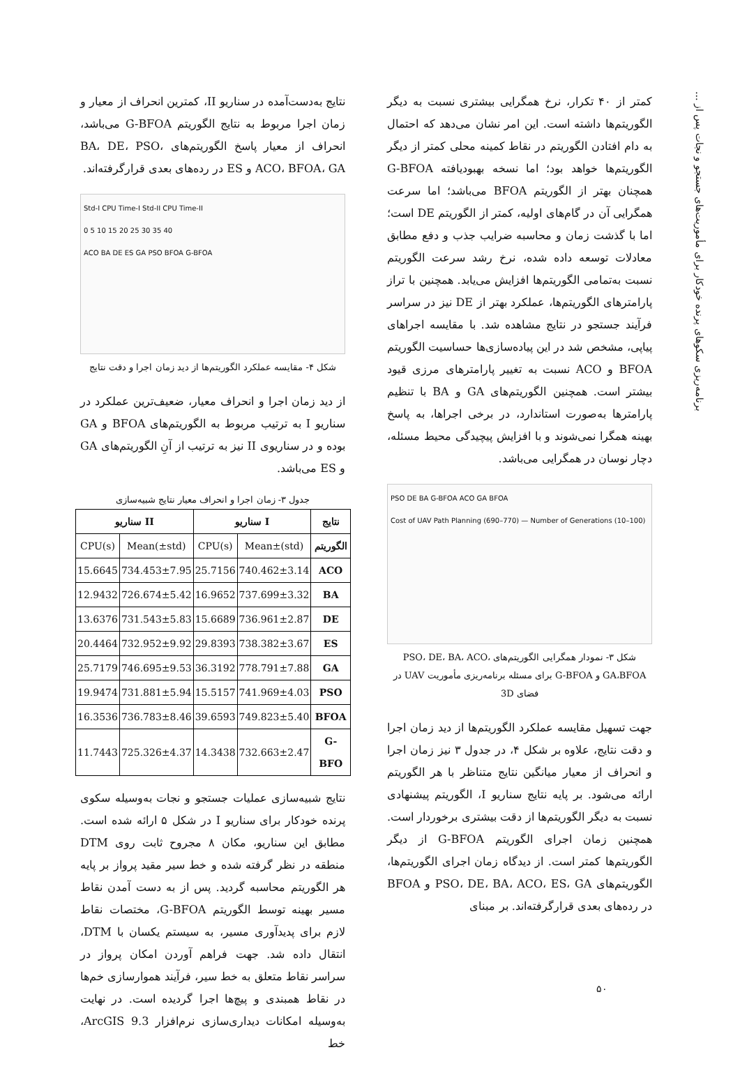برنامه‌ریزی سکوهای پرنده خودکار برای مأموریت‌های جستجو و نجات پس از ...
کمتر از ۴۰ تکرار، نرخ همگرایی بیشتری نسبت به دیگر الگوریتم‌ها داشته است. این امر نشان می‌دهد که احتمال به دام افتادن الگوریتم در نقاط کمینه محلی کمتر از دیگر الگوریتم‌ها خواهد بود؛ اما نسخه بهبودیافته G-BFOA همچنان بهتر از الگوریتم BFOA می‌باشد؛ اما سرعت همگرایی آن در گام‌های اولیه، کمتر از الگوریتم DE است؛ اما با گذشت زمان و محاسبه ضرایب جذب و دفع مطابق معادلات توسعه داده شده، نرخ رشد سرعت الگوریتم نسبت به‌تمامی الگوریتم‌ها افزایش می‌یابد. همچنین با تراز پارامترهای الگوریتم‌ها، عملکرد بهتر از DE نیز در سراسر فرآیند جستجو در نتایج مشاهده شد. با مقایسه اجراهای پیاپی، مشخص شد در این پیاده‌سازی‌ها حساسیت الگوریتم BFOA و ACO نسبت به تغییر پارامترهای مرزی قیود بیشتر است. همچنین الگوریتم‌های GA و BA با تنظیم پارامترها به‌صورت استاندارد، در برخی اجراها، به پاسخ بهینه همگرا نمی‌شوند و با افزایش پیچیدگی محیط مسئله، دچار نوسان در همگرایی می‌باشد.
PSO DE BA G-BFOA ACO GA BFOA
Cost of UAV Path Planning (690–770) — Number of Generations (10–100)
شکل ۳- نمودار همگرایی الگوریتم‌های PSO، DE، BA، ACO، GA،BFOA و G-BFOA برای مسئله برنامه‌ریزی مأموریت UAV در فضای 3D
جهت تسهیل مقایسه عملکرد الگوریتم‌ها از دید زمان اجرا و دقت نتایج، علاوه بر شکل ۴، در جدول ۳ نیز زمان اجرا و انحراف از معیار میانگین نتایج متناظر با هر الگوریتم ارائه می‌شود. بر پایه نتایج سناریو I، الگوریتم پیشنهادی نسبت به دیگر الگوریتم‌ها از دقت بیشتری برخوردار است. همچنین زمان اجرای الگوریتم G-BFOA از دیگر الگوریتم‌ها کمتر است. از دیدگاه زمان اجرای الگوریتم‌ها، الگوریتم‌های PSO، DE، BA، ACO، ES، GA و BFOA در رده‌های بعدی قرارگرفته‌اند. بر مبنای
نتایج به‌دست‌آمده در سناریو II، کمترین انحراف از معیار و زمان اجرا مربوط به نتایج الگوریتم G-BFOA می‌باشد، انحراف از معیار پاسخ الگوریتم‌های BA، DE، PSO، ACO، BFOA، GA و ES در رده‌های بعدی قرارگرفته‌اند.
Std-I CPU Time-I Std-II CPU Time-II
0 5 10 15 20 25 30 35 40
ACO BA DE ES GA PSO BFOA G-BFOA
شکل ۴- مقایسه عملکرد الگوریتم‌ها از دید زمان اجرا و دقت نتایج
از دید زمان اجرا و انحراف معیار، ضعیف‌ترین عملکرد در سناریو I به ترتیب مربوط به الگوریتم‌های BFOA و GA بوده و در سناریوی II نیز به ترتیب از آنِ الگوریتم‌های GA و ES می‌باشد.
جدول ۳- زمان اجرا و انحراف معیار نتایج شبیه‌سازی
| سناریو II | | سناریو I | | نتایج |
| --- | --- | --- | --- | --- |
| CPU(s) | Mean(±std) | CPU(s) | Mean±(std) | الگوریتم |
| 15.6645 | 734.453±7.95 | 25.7156 | 740.462±3.14 | ACO |
| 12.9432 | 726.674±5.42 | 16.9652 | 737.699±3.32 | BA |
| 13.6376 | 731.543±5.83 | 15.6689 | 736.961±2.87 | DE |
| 20.4464 | 732.952±9.92 | 29.8393 | 738.382±3.67 | ES |
| 25.7179 | 746.695±9.53 | 36.3192 | 778.791±7.88 | GA |
| 19.9474 | 731.881±5.94 | 15.5157 | 741.969±4.03 | PSO |
| 16.3536 | 736.783±8.46 | 39.6593 | 749.823±5.40 | BFOA |
| 11.7443 | 725.326±4.37 | 14.3438 | 732.663±2.47 | G-BFO |
نتایج شبیه‌سازی عملیات جستجو و نجات به‌وسیله سکوی پرنده خودکار برای سناریو I در شکل ۵ ارائه شده است. مطابق این سناریو، مکان ۸ مجروح ثابت روی DTM منطقه در نظر گرفته شده و خط سیر مقید پرواز بر پایه هر الگوریتم محاسبه گردید. پس از به دست آمدن نقاط مسیر بهینه توسط الگوریتم G-BFOA، مختصات نقاط لازم برای پدیدآوری مسیر، به سیستم یکسان با DTM، انتقال داده شد. جهت فراهم آوردن امکان پرواز در سراسر نقاط متعلق به خط سیر، فرآیند هموارسازی خم‌ها در نقاط همبندی و پیچ‌ها اجرا گردیده است. در نهایت به‌وسیله امکانات دیداری‌سازی نرم‌افزار ArcGIS 9.3، خط
۵۰